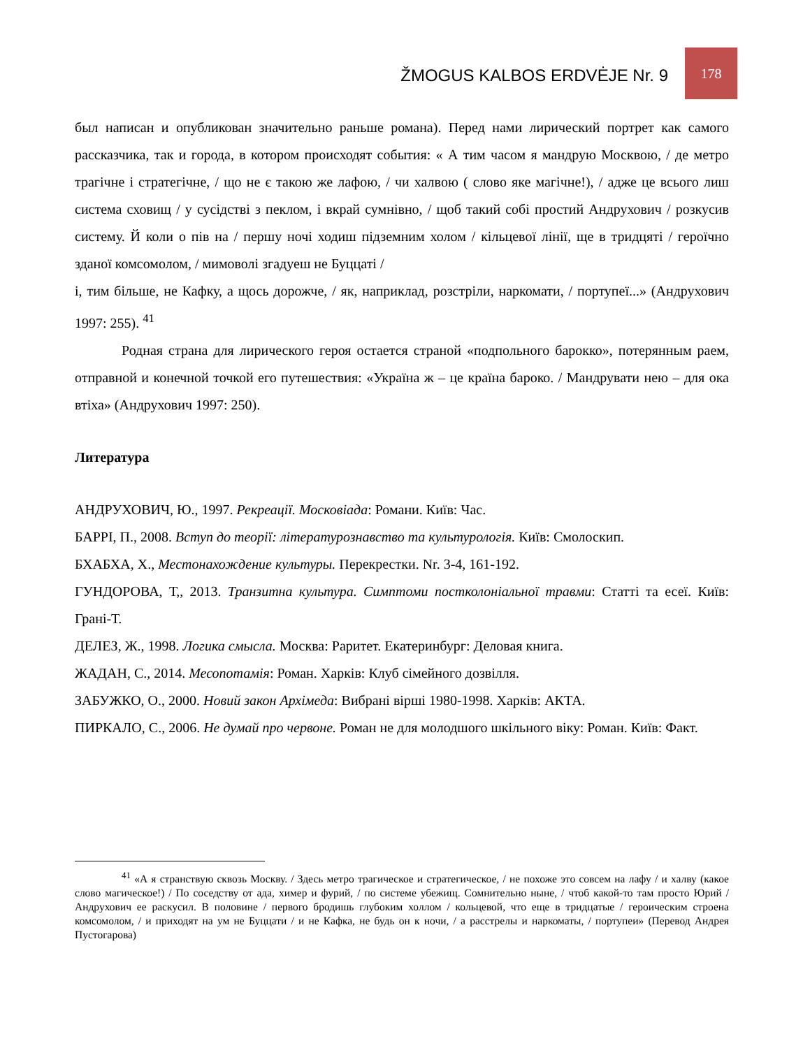ŽMOGUS KALBOS ERDVĖJE Nr. 9
178
был написан и опубликован значительно раньше романа). Перед нами лирический портрет как самого рассказчика, так и города, в котором происходят события: « А тим часом я мандрую Москвою, / де метро трагічне і стратегічне, / що не є такою же лафою, / чи халвою ( слово яке магічне!), / адже це всього лиш система сховищ / у сусідстві з пеклом, і вкрай сумнівно, / щоб такий собі простий Андрухович / розкусив систему. Й коли о пів на / першу ночі ходиш підземним холом / кільцевої лінії, ще в тридцяті / героїчно зданої комсомолом, / мимоволі згадуеш не Буццаті /
і, тим більше, не Кафку, а щось дорожче, / як, наприклад, розстріли, наркомати, / портупеї...» (Андрухович 1997: 255). <sup>41</sup>
Родная страна для лирического героя остается страной «подпольного барокко», потерянным раем, отправной и конечной точкой его путешествия: «Україна ж – це країна бароко. / Мандрувати нею – для ока втіха» (Андрухович 1997: 250).
Литература
АНДРУХОВИЧ, Ю., 1997. Рекреації. Московіада: Романи. Київ: Час.
БАРРІ, П., 2008. Вступ до теорії: літературознавство та культурологія. Київ: Смолоскип.
БХАБХА, Х., Местонахождение культуры. Перекрестки. Nr. 3-4, 161-192.
ГУНДОРОВА, Т,, 2013. Транзитна культура. Симптоми постколоніальної травми: Статті та есеї. Київ: Грані-Т.
ДЕЛЕЗ, Ж., 1998. Логика смысла. Москва: Раритет. Екатеринбург: Деловая книга.
ЖАДАН, С., 2014. Месопотамія: Роман. Харків: Клуб сімейного дозвілля.
ЗАБУЖКО, О., 2000. Новий закон Архімеда: Вибрані вірші 1980-1998. Харків: АКТА.
ПИРКАЛО, С., 2006. Не думай про червоне. Роман не для молодшого шкільного віку: Роман. Київ: Факт.
<sup>41</sup> «А я странствую сквозь Москву. / Здесь метро трагическое и стратегическое, / не похоже это совсем на лафу / и халву (какое слово магическое!) / По соседству от ада, химер и фурий, / по системе убежищ. Сомнительно ныне, / чтоб какой-то там просто Юрий / Андрухович ее раскусил. В половине / первого бродишь глубоким холлом / кольцевой, что еще в тридцатые / героическим строена комсомолом, / и приходят на ум не Буццати / и не Кафка, не будь он к ночи, / а расстрелы и наркоматы, / портупеи» (Перевод Андрея Пустогарова)